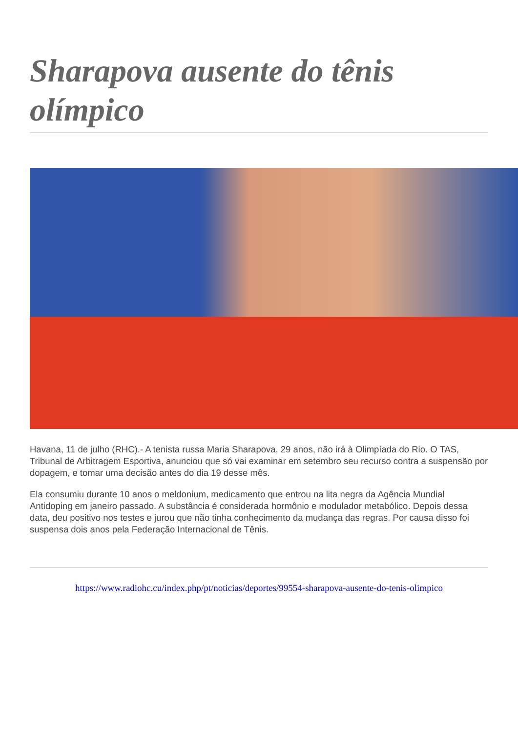Sharapova ausente do tênis olímpico
Havana, 11 de julho (RHC).- A tenista russa Maria Sharapova, 29 anos, não irá à Olimpíada do Rio. O TAS, Tribunal de Arbitragem Esportiva, anunciou que só vai examinar em setembro seu recurso contra a suspensão por dopagem, e tomar uma decisão antes do dia 19 desse mês.
Ela consumiu durante 10 anos o meldonium, medicamento que entrou na lita negra da Agência Mundial Antidoping em janeiro passado. A substância é considerada hormônio e modulador metabólico. Depois dessa data, deu positivo nos testes e jurou que não tinha conhecimento da mudança das regras. Por causa disso foi suspensa dois anos pela Federação Internacional de Tênis.
https://www.radiohc.cu/index.php/pt/noticias/deportes/99554-sharapova-ausente-do-tenis-olimpico